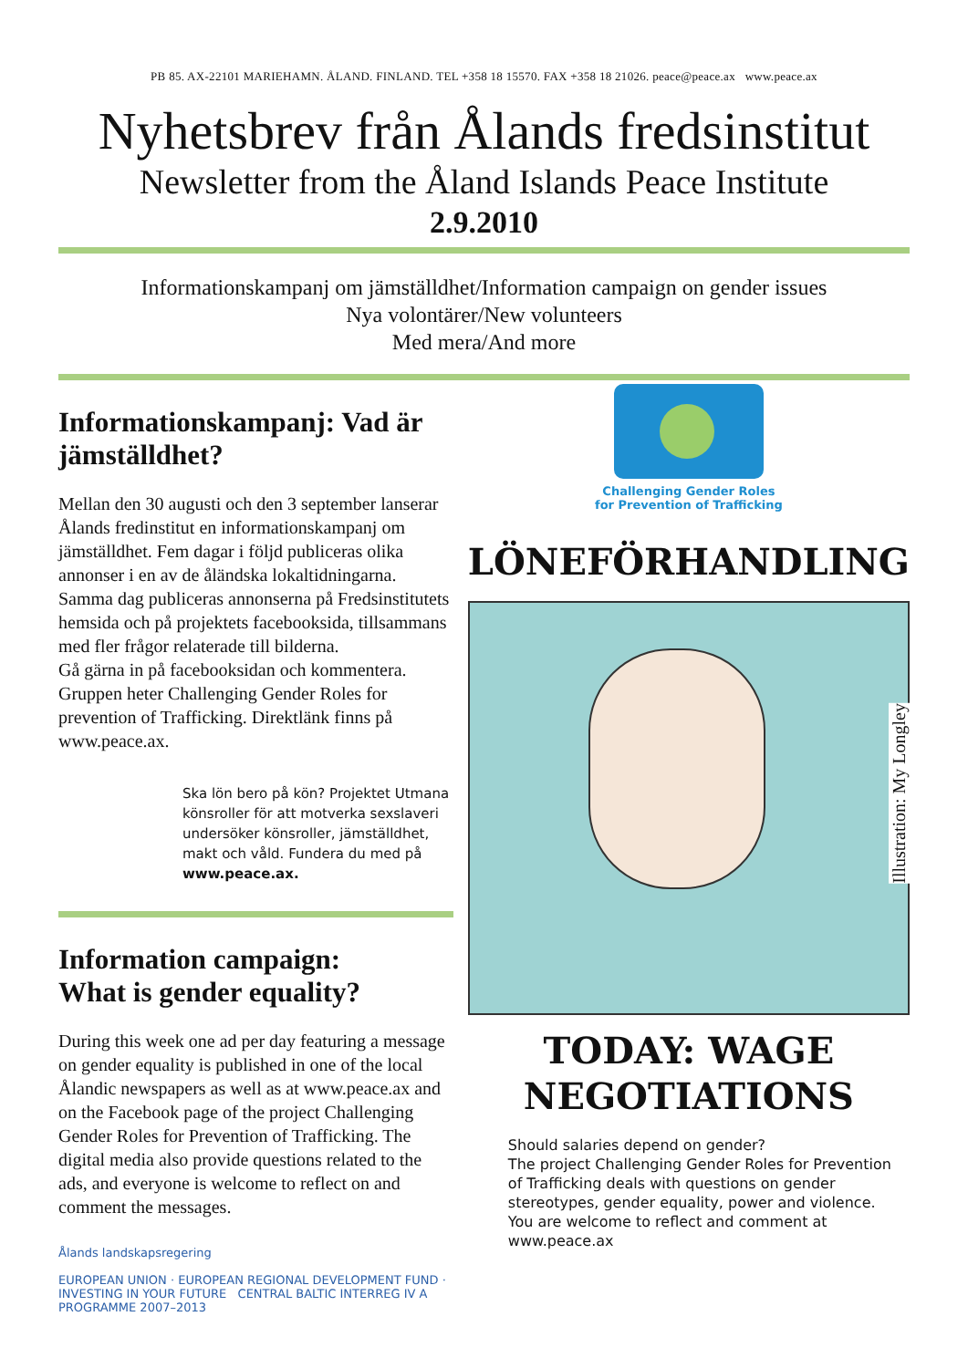PB 85. AX-22101 MARIEHAMN. ÅLAND. FINLAND. TEL +358 18 15570. FAX +358 18 21026. peace@peace.ax www.peace.ax
Nyhetsbrev från Ålands fredsinstitut
Newsletter from the Åland Islands Peace Institute
2.9.2010
Informationskampanj om jämställdhet/Information campaign on gender issues
Nya volontärer/New volunteers
Med mera/And more
Informationskampanj: Vad är jämställdhet?
Mellan den 30 augusti och den 3 september lanserar Ålands fredinstitut en informationskampanj om jämställdhet. Fem dagar i följd publiceras olika annonser i en av de åländska lokaltidningarna.
Samma dag publiceras annonserna på Fredsinstitutets hemsida och på projektets facebooksida, tillsammans med fler frågor relaterade till bilderna.
Gå gärna in på facebooksidan och kommentera. Gruppen heter Challenging Gender Roles for prevention of Trafficking. Direktlänk finns på www.peace.ax.
Ska lön bero på kön? Projektet Utmana könsroller för att motverka sexslaveri undersöker könsroller, jämställdhet, makt och våld. Fundera du med på www.peace.ax.
Information campaign:
What is gender equality?
During this week one ad per day featuring a message on gender equality is published in one of the local Ålandic newspapers as well as at www.peace.ax and on the Facebook page of the project Challenging Gender Roles for Prevention of Trafficking. The digital media also provide questions related to the ads, and everyone is welcome to reflect on and comment the messages.
Ålands landskapsregering
EUROPEAN UNION · EUROPEAN REGIONAL DEVELOPMENT FUND · INVESTING IN YOUR FUTURE CENTRAL BALTIC INTERREG IV A PROGRAMME 2007–2013
Challenging Gender Roles
for Prevention of Trafficking
LÖNEFÖRHANDLING
Illustration: My Longley
TODAY: WAGE
NEGOTIATIONS
Should salaries depend on gender?
The project Challenging Gender Roles for Prevention of Trafficking deals with questions on gender stereotypes, gender equality, power and violence.
You are welcome to reflect and comment at www.peace.ax